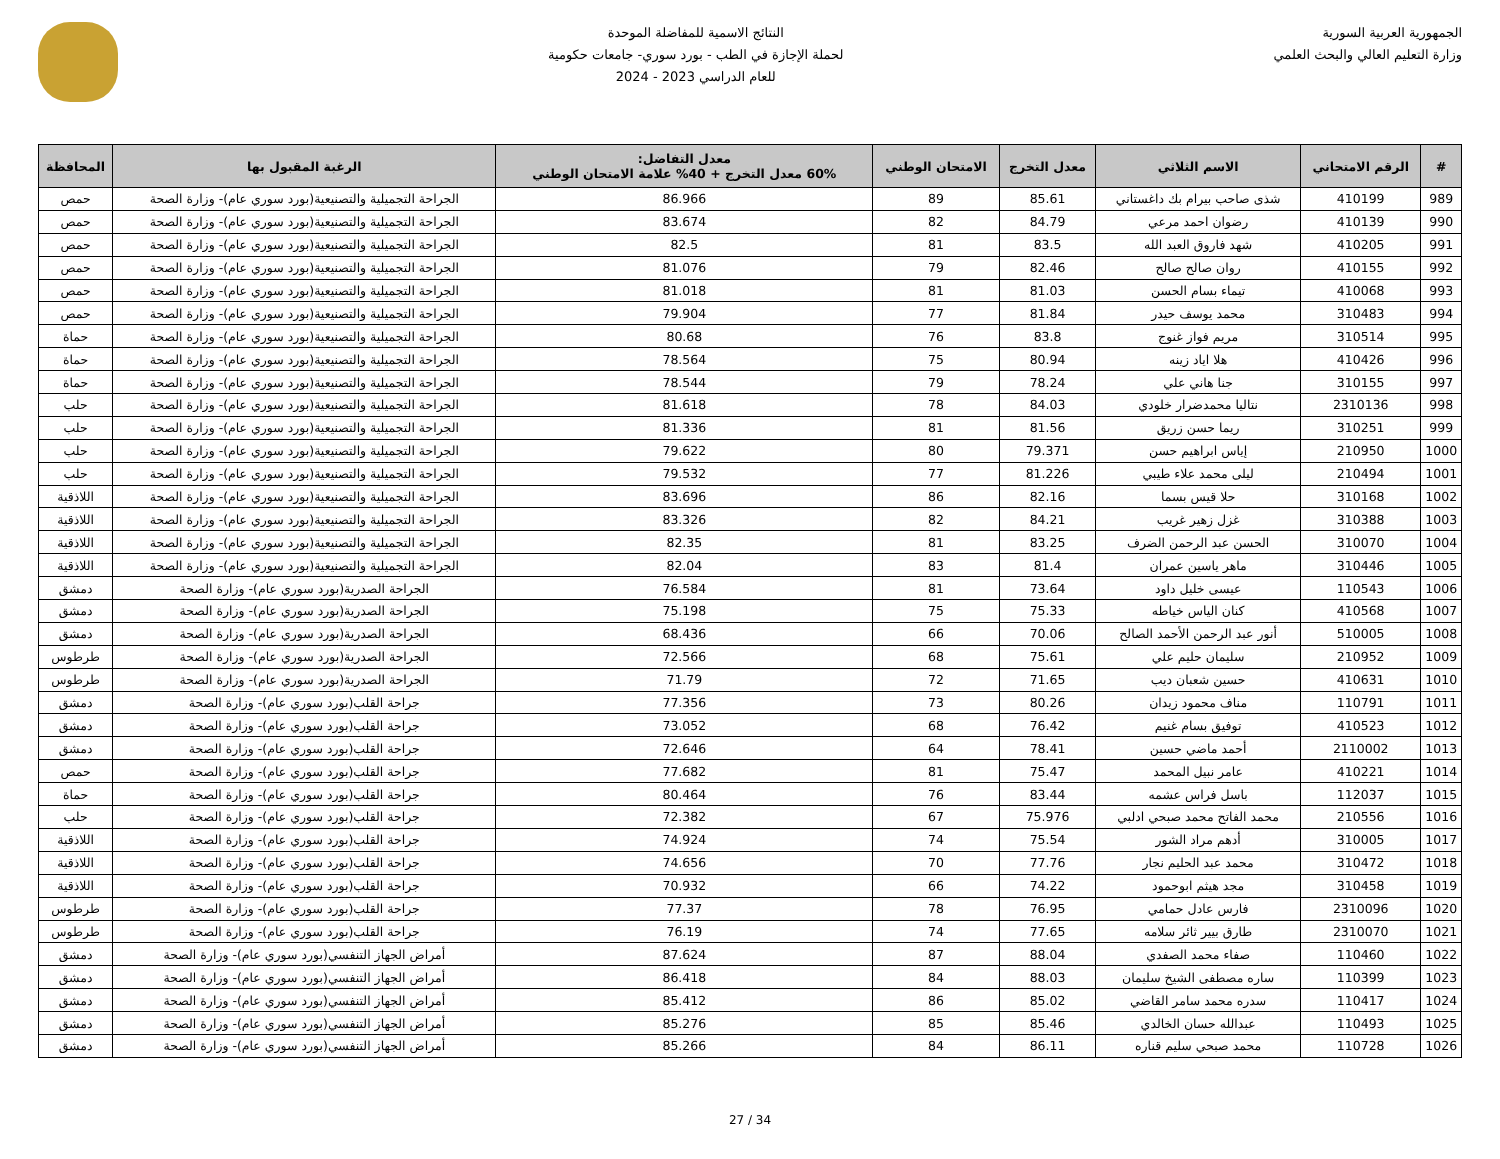الجمهورية العربية السورية
وزارة التعليم العالي والبحث العلمي
النتائج الاسمية للمفاضلة الموحدة
لحملة الإجازة في الطب - بورد سوري- جامعات حكومية
للعام الدراسي 2023 - 2024
| # | الرقم الامتحاني | الاسم الثلاثي | معدل التخرج | الامتحان الوطني | معدل التفاضل: 60% معدل التخرج + 40% علامة الامتحان الوطني | الرغبة المقبول بها | المحافظة |
| --- | --- | --- | --- | --- | --- | --- | --- |
| 989 | 410199 | شذى صاحب بيرام بك داغستاني | 85.61 | 89 | 86.966 | الجراحة التجميلية والتصنيعية(بورد سوري عام)- وزارة الصحة | حمص |
| 990 | 410139 | رضوان احمد مرعي | 84.79 | 82 | 83.674 | الجراحة التجميلية والتصنيعية(بورد سوري عام)- وزارة الصحة | حمص |
| 991 | 410205 | شهد فاروق العبد الله | 83.5 | 81 | 82.5 | الجراحة التجميلية والتصنيعية(بورد سوري عام)- وزارة الصحة | حمص |
| 992 | 410155 | روان صالح صالح | 82.46 | 79 | 81.076 | الجراحة التجميلية والتصنيعية(بورد سوري عام)- وزارة الصحة | حمص |
| 993 | 410068 | تيماء بسام الحسن | 81.03 | 81 | 81.018 | الجراحة التجميلية والتصنيعية(بورد سوري عام)- وزارة الصحة | حمص |
| 994 | 310483 | محمد يوسف حيدر | 81.84 | 77 | 79.904 | الجراحة التجميلية والتصنيعية(بورد سوري عام)- وزارة الصحة | حمص |
| 995 | 310514 | مريم فواز غنوج | 83.8 | 76 | 80.68 | الجراحة التجميلية والتصنيعية(بورد سوري عام)- وزارة الصحة | حماة |
| 996 | 410426 | هلا اياد زينه | 80.94 | 75 | 78.564 | الجراحة التجميلية والتصنيعية(بورد سوري عام)- وزارة الصحة | حماة |
| 997 | 310155 | جنا هاني علي | 78.24 | 79 | 78.544 | الجراحة التجميلية والتصنيعية(بورد سوري عام)- وزارة الصحة | حماة |
| 998 | 2310136 | نتاليا محمدضرار خلودي | 84.03 | 78 | 81.618 | الجراحة التجميلية والتصنيعية(بورد سوري عام)- وزارة الصحة | حلب |
| 999 | 310251 | ريما حسن زريق | 81.56 | 81 | 81.336 | الجراحة التجميلية والتصنيعية(بورد سوري عام)- وزارة الصحة | حلب |
| 1000 | 210950 | إياس ابراهيم حسن | 79.371 | 80 | 79.622 | الجراحة التجميلية والتصنيعية(بورد سوري عام)- وزارة الصحة | حلب |
| 1001 | 210494 | ليلى محمد علاء طيبي | 81.226 | 77 | 79.532 | الجراحة التجميلية والتصنيعية(بورد سوري عام)- وزارة الصحة | حلب |
| 1002 | 310168 | حلا قيس بسما | 82.16 | 86 | 83.696 | الجراحة التجميلية والتصنيعية(بورد سوري عام)- وزارة الصحة | اللاذقية |
| 1003 | 310388 | غزل زهير غريب | 84.21 | 82 | 83.326 | الجراحة التجميلية والتصنيعية(بورد سوري عام)- وزارة الصحة | اللاذقية |
| 1004 | 310070 | الحسن عبد الرحمن الضرف | 83.25 | 81 | 82.35 | الجراحة التجميلية والتصنيعية(بورد سوري عام)- وزارة الصحة | اللاذقية |
| 1005 | 310446 | ماهر ياسين عمران | 81.4 | 83 | 82.04 | الجراحة التجميلية والتصنيعية(بورد سوري عام)- وزارة الصحة | اللاذقية |
| 1006 | 110543 | عيسى خليل داود | 73.64 | 81 | 76.584 | الجراحة الصدرية(بورد سوري عام)- وزارة الصحة | دمشق |
| 1007 | 410568 | كنان الياس خياطه | 75.33 | 75 | 75.198 | الجراحة الصدرية(بورد سوري عام)- وزارة الصحة | دمشق |
| 1008 | 510005 | أنور عبد الرحمن الأحمد الصالح | 70.06 | 66 | 68.436 | الجراحة الصدرية(بورد سوري عام)- وزارة الصحة | دمشق |
| 1009 | 210952 | سليمان حليم علي | 75.61 | 68 | 72.566 | الجراحة الصدرية(بورد سوري عام)- وزارة الصحة | طرطوس |
| 1010 | 410631 | حسين شعبان ديب | 71.65 | 72 | 71.79 | الجراحة الصدرية(بورد سوري عام)- وزارة الصحة | طرطوس |
| 1011 | 110791 | مناف محمود زيدان | 80.26 | 73 | 77.356 | جراحة القلب(بورد سوري عام)- وزارة الصحة | دمشق |
| 1012 | 410523 | توفيق بسام غنيم | 76.42 | 68 | 73.052 | جراحة القلب(بورد سوري عام)- وزارة الصحة | دمشق |
| 1013 | 2110002 | أحمد ماضي حسين | 78.41 | 64 | 72.646 | جراحة القلب(بورد سوري عام)- وزارة الصحة | دمشق |
| 1014 | 410221 | عامر نبيل المحمد | 75.47 | 81 | 77.682 | جراحة القلب(بورد سوري عام)- وزارة الصحة | حمص |
| 1015 | 112037 | باسل فراس عشمه | 83.44 | 76 | 80.464 | جراحة القلب(بورد سوري عام)- وزارة الصحة | حماة |
| 1016 | 210556 | محمد الفاتح محمد صبحي ادلبي | 75.976 | 67 | 72.382 | جراحة القلب(بورد سوري عام)- وزارة الصحة | حلب |
| 1017 | 310005 | أدهم مراد الشور | 75.54 | 74 | 74.924 | جراحة القلب(بورد سوري عام)- وزارة الصحة | اللاذقية |
| 1018 | 310472 | محمد عبد الحليم نجار | 77.76 | 70 | 74.656 | جراحة القلب(بورد سوري عام)- وزارة الصحة | اللاذقية |
| 1019 | 310458 | مجد هيثم ابوحمود | 74.22 | 66 | 70.932 | جراحة القلب(بورد سوري عام)- وزارة الصحة | اللاذقية |
| 1020 | 2310096 | فارس عادل حمامي | 76.95 | 78 | 77.37 | جراحة القلب(بورد سوري عام)- وزارة الصحة | طرطوس |
| 1021 | 2310070 | طارق بيير ثائر سلامه | 77.65 | 74 | 76.19 | جراحة القلب(بورد سوري عام)- وزارة الصحة | طرطوس |
| 1022 | 110460 | صفاء محمد الصفدي | 88.04 | 87 | 87.624 | أمراض الجهاز التنفسي(بورد سوري عام)- وزارة الصحة | دمشق |
| 1023 | 110399 | ساره مصطفى الشيخ سليمان | 88.03 | 84 | 86.418 | أمراض الجهاز التنفسي(بورد سوري عام)- وزارة الصحة | دمشق |
| 1024 | 110417 | سدره محمد سامر القاضي | 85.02 | 86 | 85.412 | أمراض الجهاز التنفسي(بورد سوري عام)- وزارة الصحة | دمشق |
| 1025 | 110493 | عبدالله حسان الخالدي | 85.46 | 85 | 85.276 | أمراض الجهاز التنفسي(بورد سوري عام)- وزارة الصحة | دمشق |
| 1026 | 110728 | محمد صبحي سليم قناره | 86.11 | 84 | 85.266 | أمراض الجهاز التنفسي(بورد سوري عام)- وزارة الصحة | دمشق |
27 / 34